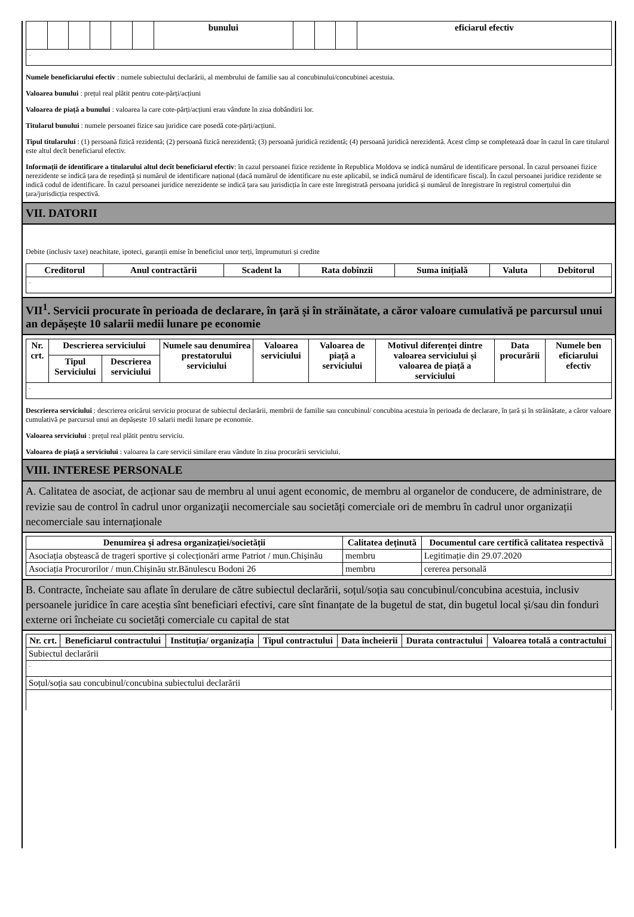| | | | | | | bunului | | | | eficiarul efectiv |
| --- | --- | --- | --- | --- | --- | --- | --- | --- | --- | --- |
| - | | | | | | | | | | |
Numele beneficiarului efectiv : numele subiectului declarării, al membrului de familie sau al concubinului/concubinei acestuia.
Valoarea bunului : prețul real plătit pentru cote-părți/acțiuni
Valoarea de piață a bunului : valoarea la care cote-părți/acțiuni erau vândute în ziua dobândirii lor.
Titularul bunului : numele persoanei fizice sau juridice care posedă cote-părți/acțiuni.
Tipul titularului : (1) persoană fizică rezidentă; (2) persoană fizică nerezidentă; (3) persoană juridică rezidentă; (4) persoană juridică nerezidentă. Acest cîmp se completează doar în cazul în care titularul este altul decît beneficiarul efectiv.
Informații de identificare a titularului altul decît beneficiarul efectiv: în cazul persoanei fizice rezidente în Republica Moldova se indică numărul de identificare personal. În cazul persoanei fizice nerezidente se indică țara de reședință și numărul de identificare național (dacă numărul de identificare nu este aplicabil, se indică numărul de identificare fiscal). În cazul persoanei juridice rezidente se indică codul de identificare. În cazul persoanei juridice nerezidente se indică țara sau jurisdicția în care este înregistrată persoana juridică și numărul de înregistrare în registrul comerțului din țara/jurisdicția respectivă.
VII. DATORII
Debite (inclusiv taxe) neachitate, ipoteci, garanții emise în beneficiul unor terți, împrumuturi și credite
| Creditorul | Anul contractării | Scadent la | Rata dobînzii | Suma inițială | Valuta | Debitorul |
| --- | --- | --- | --- | --- | --- | --- |
| - | | | | | | |
VII<sup>1</sup>. Servicii procurate în perioada de declarare, în țară și în străinătate, a căror valoare cumulativă pe parcursul unui an depășește 10 salarii medii lunare pe economie
| Nr. crt. | Descrierea serviciului | | Numele sau denumirea prestatorului serviciului | Valoarea serviciului | Valoarea de piață a serviciului | Motivul diferenței dintre valoarea serviciului și valoarea de piață a serviciului | Data procurării | Numele ben eficiarului efectiv |
| --- | --- | --- | --- | --- | --- | --- | --- | --- |
| | Tipul Serviciului | Descrierea serviciului | | | | | | |
| - | | | | | | | | |
Descrierea serviciului : descrierea oricărui serviciu procurat de subiectul declarării, membrii de familie sau concubinul/ concubina acestuia în perioada de declarare, în țară și în străinătate, a căror valoare cumulativă pe parcursul unui an depășește 10 salarii medii lunare pe economie.
Valoarea serviciului : prețul real plătit pentru serviciu.
Valoarea de piață a serviciului : valoarea la care servicii similare erau vândute în ziua procurării serviciului.
VIII. INTERESE PERSONALE
A. Calitatea de asociat, de acționar sau de membru al unui agent economic, de membru al organelor de conducere, de administrare, de revizie sau de control în cadrul unor organizaţii necomerciale sau societăți comerciale ori de membru în cadrul unor organizații necomerciale sau internaționale
| Denumirea și adresa organizației/societății | Calitatea deținută | Documentul care certifică calitatea respectivă |
| --- | --- | --- |
| Asociația obștească de trageri sportive și colecționări arme Patriot / mun.Chișinău | membru | Legitimație din 29.07.2020 |
| Asociația Procurorilor / mun.Chișinău str.Bănulescu Bodoni 26 | membru | cererea personală |
B. Contracte, încheiate sau aflate în derulare de către subiectul declarării, soțul/soția sau concubinul/concubina acestuia, inclusiv persoanele juridice în care aceștia sînt beneficiari efectivi, care sînt finanțate de la bugetul de stat, din bugetul local și/sau din fonduri externe ori încheiate cu societăți comerciale cu capital de stat
| Nr. crt. | Beneficiarul contractului | Instituția/ organizația | Tipul contractului | Data încheierii | Durata contractului | Valoarea totală a contractului |
| --- | --- | --- | --- | --- | --- | --- |
| Subiectul declarării | | | | | | |
| - | | | | | | |
| Soțul/soția sau concubinul/concubina subiectului declarării | | | | | | |